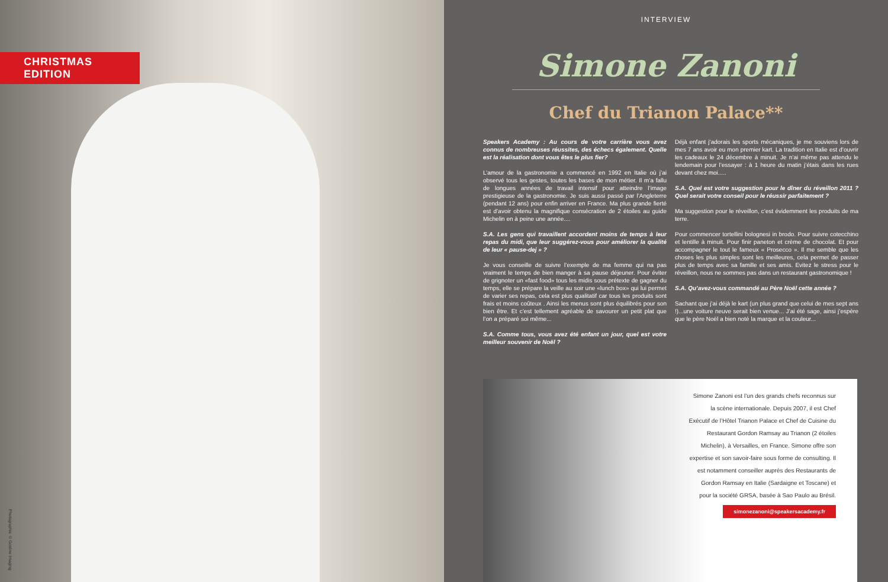CHRISTMAS EDITION
Photographie © Gosline Imaging
INTERVIEW
Simone Zanoni
Chef du Trianon Palace**
Speakers Academy : Au cours de votre carrière vous avez connus de nombreuses réussites, des échecs également. Quelle est la réalisation dont vous êtes le plus fier?
L’amour de la gastronomie a commencé en 1992 en Italie où j’ai observé tous les gestes, toutes les bases de mon métier. Il m’a fallu de longues années de travail intensif pour atteindre l’image prestigieuse de la gastronomie. Je suis aussi passé par l’Angleterre (pendant 12 ans) pour enfin arriver en France. Ma plus grande fierté est d’avoir obtenu la magnifique consécration de 2 étoiles au guide Michelin en à peine une année....
S.A. Les gens qui travaillent accordent moins de temps à leur repas du midi, que leur suggérez-vous pour améliorer la qualité de leur « pause-dej » ?
Je vous conseille de suivre l’exemple de ma femme qui na pas vraiment le temps de bien manger à sa pause déjeuner. Pour éviter de grignoter un «fast food» tous les midis sous prétexte de gagner du temps, elle se prépare la veille au soir une «lunch box» qui lui permet de varier ses repas, cela est plus qualitatif car tous les produits sont frais et moins coûteux . Ainsi les menus sont plus équilibrés pour son bien être. Et c’est tellement agréable de savourer un petit plat que l’on a préparé soi même...
S.A. Comme tous, vous avez été enfant un jour, quel est votre meilleur souvenir de Noël ?
Déjà enfant j’adorais les sports mécaniques, je me souviens lors de mes 7 ans avoir eu mon premier kart. La tradition en Italie est d’ouvrir les cadeaux le 24 décembre à minuit. Je n’ai même pas attendu le lendemain pour l’essayer : à 1 heure du matin j’étais dans les rues devant chez moi.....
S.A. Quel est votre suggestion pour le dîner du réveillon 2011 ? Quel serait votre conseil pour le réussir parfaitement ?
Ma suggestion pour le réveillon, c’est évidemment les produits de ma terre.
Pour commencer tortellini bolognesi in brodo. Pour suivre cotecchino et lentille à minuit. Pour finir paneton et crème de chocolat. Et pour accompagner le tout le fameux « Prosecco ». Il me semble que les choses les plus simples sont les meilleures, cela permet de passer plus de temps avec sa famille et ses amis. Evitez le stress pour le réveillon, nous ne sommes pas dans un restaurant gastronomique !
S.A. Qu’avez-vous commandé au Père Noël cette année ?
Sachant que j’ai déjà le kart (un plus grand que celui de mes sept ans !)...une voiture neuve serait bien venue... J’ai été sage, ainsi j’espère que le père Noël a bien noté la marque et la couleur...
Simone Zanoni est l’un des grands chefs reconnus sur la scène internationale. Depuis 2007, il est Chef Exécutif de l’Hôtel Trianon Palace et Chef de Cuisine du Restaurant Gordon Ramsay au Trianon (2 étoiles Michelin), à Versailles, en France. Simone offre son expertise et son savoir-faire sous forme de consulting. Il est notamment conseiller auprès des Restaurants de Gordon Ramsay en Italie (Sardaigne et Toscane) et pour la société GRSA, basée à Sao Paulo au Brésil.
simonezanoni@speakersacademy.fr